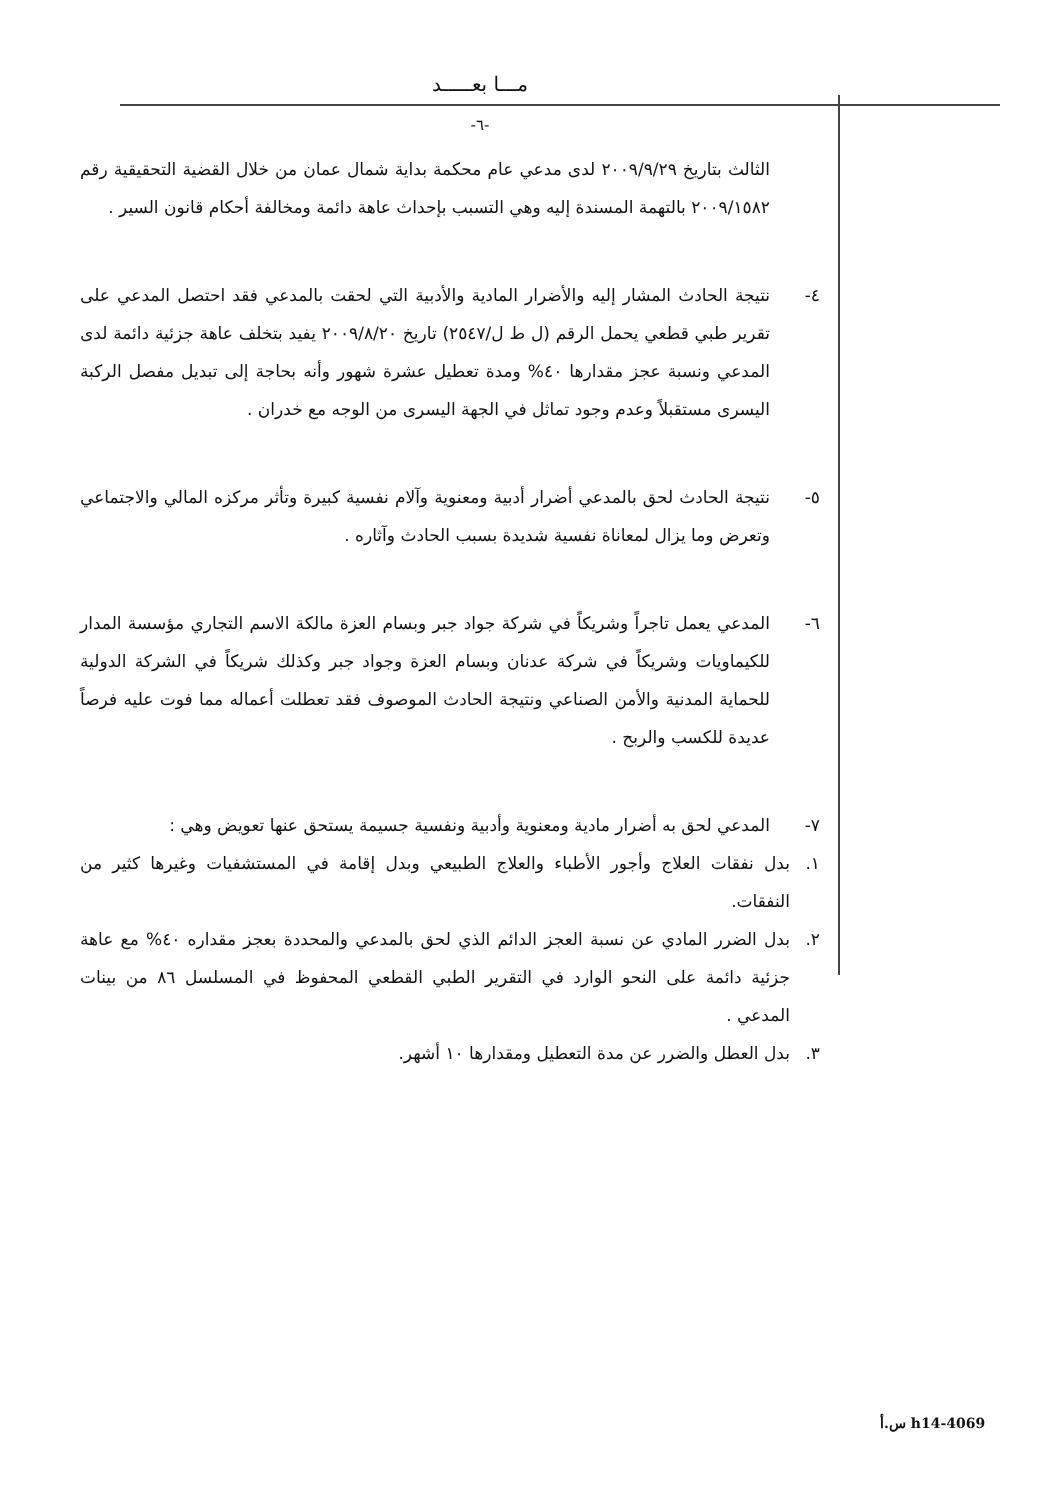مـــا بعـــــد
-٦-
الثالث بتاريخ ٢٠٠٩/٩/٢٩ لدى مدعي عام محكمة بداية شمال عمان من خلال القضية التحقيقية رقم ٢٠٠٩/١٥٨٢ بالتهمة المسندة إليه وهي التسبب بإحداث عاهة دائمة ومخالفة أحكام قانون السير .
٤- نتيجة الحادث المشار إليه والأضرار المادية والأدبية التي لحقت بالمدعي فقد احتصل المدعي على تقرير طبي قطعي يحمل الرقم (ل ط ل/٢٥٤٧) تاريخ ٢٠٠٩/٨/٢٠ يفيد بتخلف عاهة جزئية دائمة لدى المدعي ونسبة عجز مقدارها ٤٠% ومدة تعطيل عشرة شهور وأنه بحاجة إلى تبديل مفصل الركبة اليسرى مستقبلاً وعدم وجود تماثل في الجهة اليسرى من الوجه مع خدران .
٥- نتيجة الحادث لحق بالمدعي أضرار أدبية ومعنوية وآلام نفسية كبيرة وتأثر مركزه المالي والاجتماعي وتعرض وما يزال لمعاناة نفسية شديدة بسبب الحادث وآثاره .
٦- المدعي يعمل تاجراً وشريكاً في شركة جواد جبر وبسام العزة مالكة الاسم التجاري مؤسسة المدار للكيماويات وشريكاً في شركة عدنان وبسام العزة وجواد جبر وكذلك شريكاً في الشركة الدولية للحماية المدنية والأمن الصناعي ونتيجة الحادث الموصوف فقد تعطلت أعماله مما فوت عليه فرصاً عديدة للكسب والربح .
٧- المدعي لحق به أضرار مادية ومعنوية وأدبية ونفسية جسيمة يستحق عنها تعويض وهي :
١. بدل نفقات العلاج وأجور الأطباء والعلاج الطبيعي وبدل إقامة في المستشفيات وغيرها كثير من النفقات.
٢. بدل الضرر المادي عن نسبة العجز الدائم الذي لحق بالمدعي والمحددة بعجز مقداره ٤٠% مع عاهة جزئية دائمة على النحو الوارد في التقرير الطبي القطعي المحفوظ في المسلسل ٨٦ من بينات المدعي .
٣. بدل العطل والضرر عن مدة التعطيل ومقدارها ١٠ أشهر.
h14-4069 س.أ